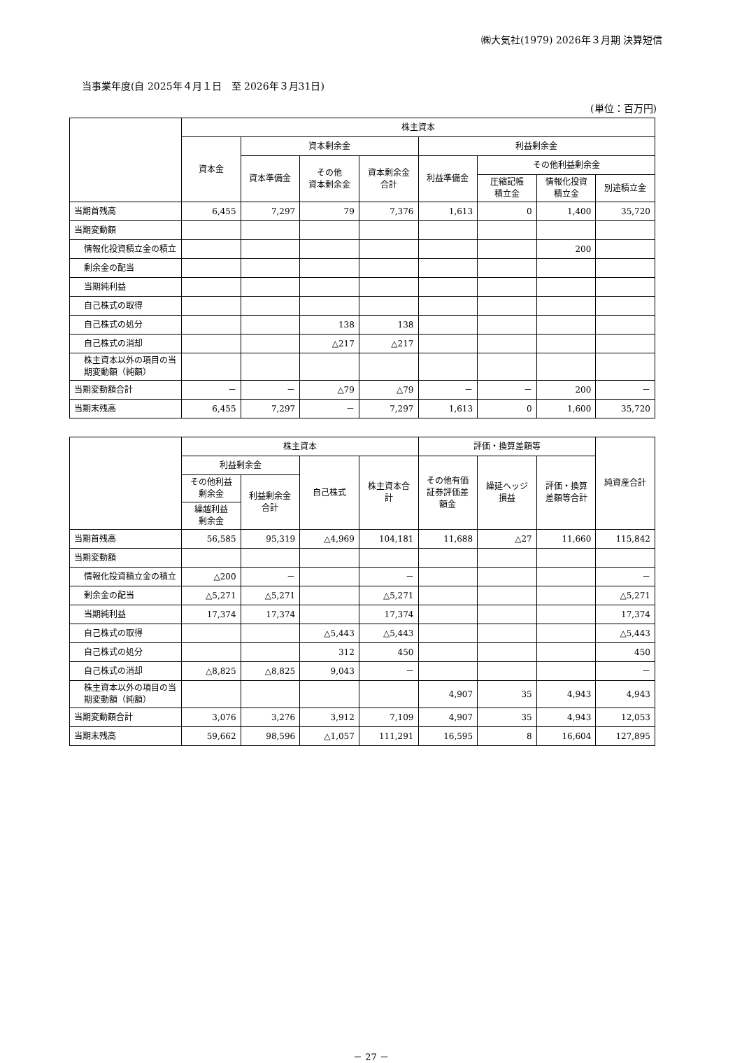㈱大気社(1979) 2026年３月期 決算短信
当事業年度(自 2025年４月１日　至 2026年３月31日)
(単位：百万円)
| | 株主資本 | | | | | | | |
| --- | --- | --- | --- | --- | --- | --- | --- | --- |
| | 資本金 | 資本剰余金 | | | 利益剰余金 | | | |
| | | 資本準備金 | その他 資本剰余金 | 資本剰余金 合計 | 利益準備金 | その他利益剰余金 | | |
| | | | | | | 圧縮記帳 積立金 | 情報化投資 積立金 | 別途積立金 |
| 当期首残高 | 6,455 | 7,297 | 79 | 7,376 | 1,613 | 0 | 1,400 | 35,720 |
| 当期変動額 | | | | | | | | |
| 情報化投資積立金の積立 | | | | | | | 200 | |
| 剰余金の配当 | | | | | | | | |
| 当期純利益 | | | | | | | | |
| 自己株式の取得 | | | | | | | | |
| 自己株式の処分 | | | 138 | 138 | | | | |
| 自己株式の消却 | | | △217 | △217 | | | | |
| 株主資本以外の項目の当期変動額（純額） | | | | | | | | |
| 当期変動額合計 | － | － | △79 | △79 | － | － | 200 | － |
| 当期末残高 | 6,455 | 7,297 | － | 7,297 | 1,613 | 0 | 1,600 | 35,720 |
| | 株主資本 | | | | 評価・換算差額等 | | | 純資産合計 |
| --- | --- | --- | --- | --- | --- | --- | --- | --- |
| | 利益剰余金 | | 自己株式 | 株主資本合計 | その他有価証券評価差額金 | 繰延ヘッジ 損益 | 評価・換算 差額等合計 | |
| | その他利益剰余金 | 利益剰余金 合計 | | | | | | |
| | 繰越利益 剰余金 | | | | | | | |
| 当期首残高 | 56,585 | 95,319 | △4,969 | 104,181 | 11,688 | △27 | 11,660 | 115,842 |
| 当期変動額 | | | | | | | | |
| 情報化投資積立金の積立 | △200 | － | | － | | | | － |
| 剰余金の配当 | △5,271 | △5,271 | | △5,271 | | | | △5,271 |
| 当期純利益 | 17,374 | 17,374 | | 17,374 | | | | 17,374 |
| 自己株式の取得 | | | △5,443 | △5,443 | | | | △5,443 |
| 自己株式の処分 | | | 312 | 450 | | | | 450 |
| 自己株式の消却 | △8,825 | △8,825 | 9,043 | － | | | | － |
| 株主資本以外の項目の当期変動額（純額） | | | | | 4,907 | 35 | 4,943 | 4,943 |
| 当期変動額合計 | 3,076 | 3,276 | 3,912 | 7,109 | 4,907 | 35 | 4,943 | 12,053 |
| 当期末残高 | 59,662 | 98,596 | △1,057 | 111,291 | 16,595 | 8 | 16,604 | 127,895 |
－ 27 －